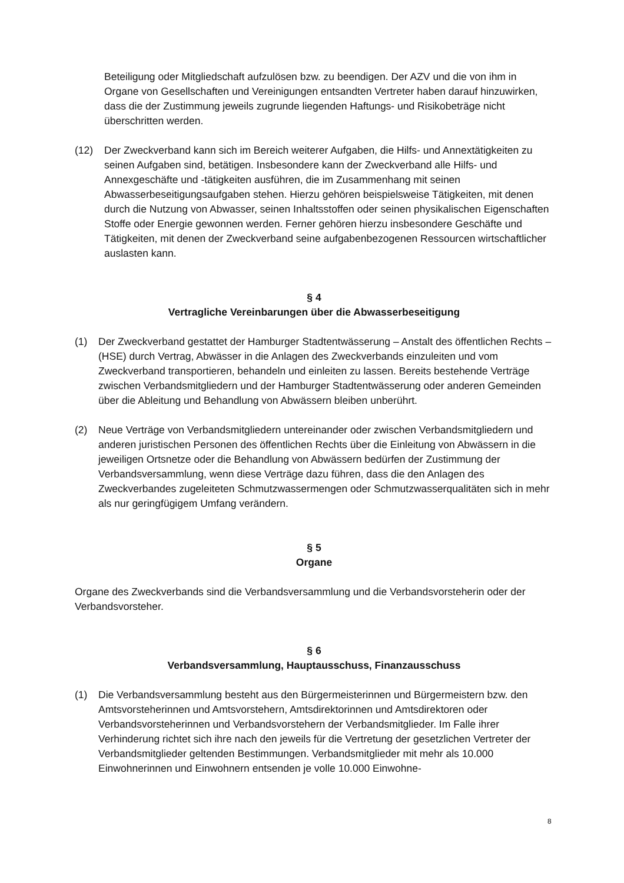Beteiligung oder Mitgliedschaft aufzulösen bzw. zu beendigen. Der AZV und die von ihm in Organe von Gesellschaften und Vereinigungen entsandten Vertreter haben darauf hinzuwirken, dass die der Zustimmung jeweils zugrunde liegenden Haftungs- und Risikobeträge nicht überschritten werden.
(12) Der Zweckverband kann sich im Bereich weiterer Aufgaben, die Hilfs- und Annextätigkeiten zu seinen Aufgaben sind, betätigen. Insbesondere kann der Zweckverband alle Hilfs- und Annexgeschäfte und -tätigkeiten ausführen, die im Zusammenhang mit seinen Abwasserbeseitigungsaufgaben stehen. Hierzu gehören beispielsweise Tätigkeiten, mit denen durch die Nutzung von Abwasser, seinen Inhaltsstoffen oder seinen physikalischen Eigenschaften Stoffe oder Energie gewonnen werden. Ferner gehören hierzu insbesondere Geschäfte und Tätigkeiten, mit denen der Zweckverband seine aufgabenbezogenen Ressourcen wirtschaftlicher auslasten kann.
§ 4
Vertragliche Vereinbarungen über die Abwasserbeseitigung
(1) Der Zweckverband gestattet der Hamburger Stadtentwässerung – Anstalt des öffentlichen Rechts – (HSE) durch Vertrag, Abwässer in die Anlagen des Zweckverbands einzuleiten und vom Zweckverband transportieren, behandeln und einleiten zu lassen. Bereits bestehende Verträge zwischen Verbandsmitgliedern und der Hamburger Stadtentwässerung oder anderen Gemeinden über die Ableitung und Behandlung von Abwässern bleiben unberührt.
(2) Neue Verträge von Verbandsmitgliedern untereinander oder zwischen Verbandsmitgliedern und anderen juristischen Personen des öffentlichen Rechts über die Einleitung von Abwässern in die jeweiligen Ortsnetze oder die Behandlung von Abwässern bedürfen der Zustimmung der Verbandsversammlung, wenn diese Verträge dazu führen, dass die den Anlagen des Zweckverbandes zugeleiteten Schmutzwassermengen oder Schmutzwasserqualitäten sich in mehr als nur geringfügigem Umfang verändern.
§ 5
Organe
Organe des Zweckverbands sind die Verbandsversammlung und die Verbandsvorsteherin oder der Verbandsvorsteher.
§ 6
Verbandsversammlung, Hauptausschuss, Finanzausschuss
(1) Die Verbandsversammlung besteht aus den Bürgermeisterinnen und Bürgermeistern bzw. den Amtsvorsteherinnen und Amtsvorstehern, Amtsdirektorinnen und Amtsdirektoren oder Verbandsvorsteherinnen und Verbandsvorstehern der Verbandsmitglieder. Im Falle ihrer Verhinderung richtet sich ihre nach den jeweils für die Vertretung der gesetzlichen Vertreter der Verbandsmitglieder geltenden Bestimmungen. Verbandsmitglieder mit mehr als 10.000 Einwohnerinnen und Einwohnern entsenden je volle 10.000 Einwohne-
8